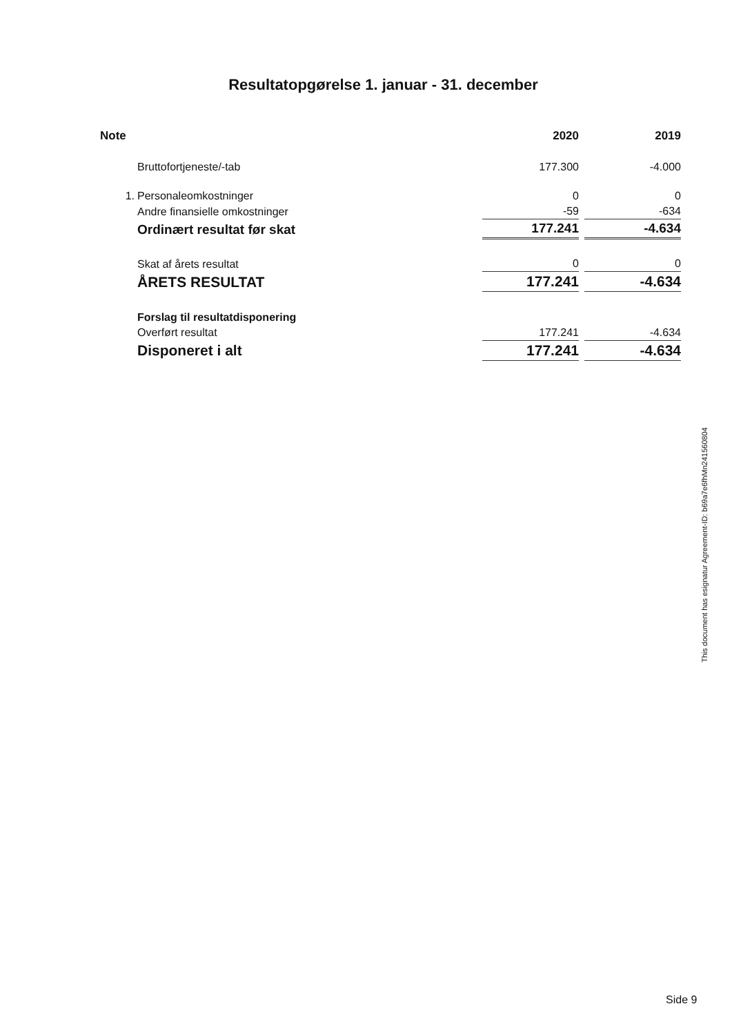Resultatopgørelse 1. januar - 31. december
| Note | | 2020 | | 2019 |
| --- | --- | --- | --- | --- |
| | Bruttofortjeneste/-tab | 177.300 | | -4.000 |
| 1. | Personaleomkostninger | 0 | | 0 |
| | Andre finansielle omkostninger | -59 | | -634 |
| | Ordinært resultat før skat | 177.241 | | -4.634 |
| | Skat af årets resultat | 0 | | 0 |
| | ÅRETS RESULTAT | 177.241 | | -4.634 |
| | Forslag til resultatdisponering | | | |
| | Overført resultat | 177.241 | | -4.634 |
| | Disponeret i alt | 177.241 | | -4.634 |
This document has esignatur Agreement-ID: b69a7e6fhMn241560804
Side 9